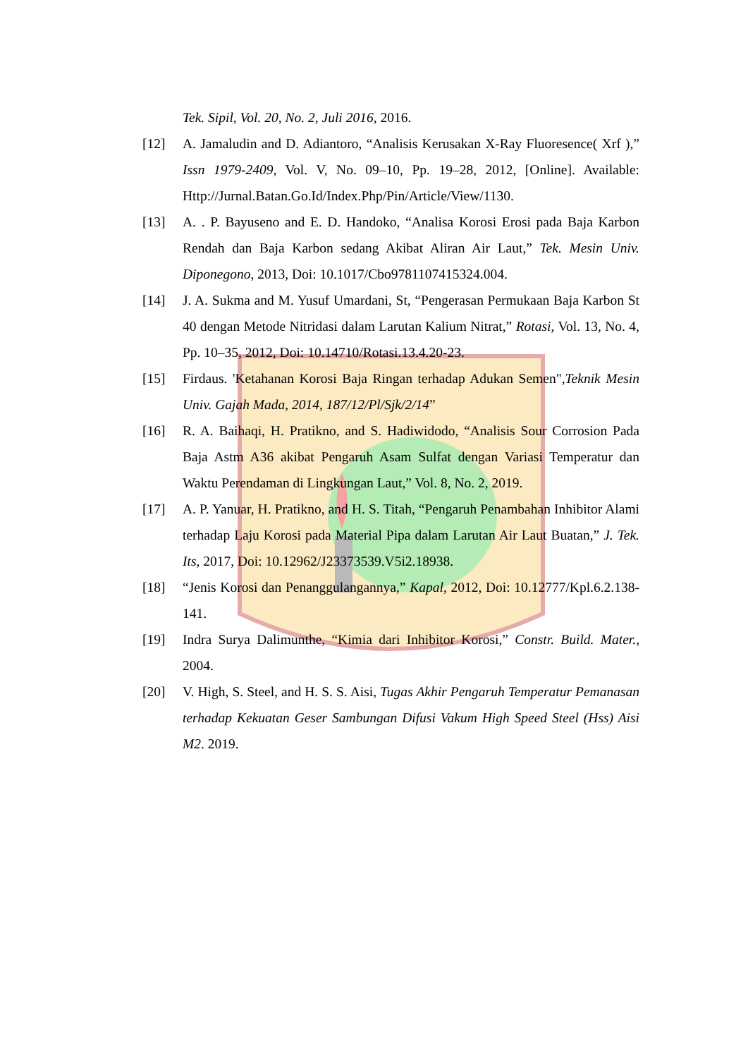Tek. Sipil, Vol. 20, No. 2, Juli 2016, 2016.
[12] A. Jamaludin and D. Adiantoro, “Analisis Kerusakan X-Ray Fluoresence( Xrf ),” Issn 1979-2409, Vol. V, No. 09–10, Pp. 19–28, 2012, [Online]. Available: Http://Jurnal.Batan.Go.Id/Index.Php/Pin/Article/View/1130.
[13] A. . P. Bayuseno and E. D. Handoko, “Analisa Korosi Erosi pada Baja Karbon Rendah dan Baja Karbon sedang Akibat Aliran Air Laut,” Tek. Mesin Univ. Diponegono, 2013, Doi: 10.1017/Cbo9781107415324.004.
[14] J. A. Sukma and M. Yusuf Umardani, St, “Pengerasan Permukaan Baja Karbon St 40 dengan Metode Nitridasi dalam Larutan Kalium Nitrat,” Rotasi, Vol. 13, No. 4, Pp. 10–35, 2012, Doi: 10.14710/Rotasi.13.4.20-23.
[15] Firdaus. 'Ketahanan Korosi Baja Ringan terhadap Adukan Semen",Teknik Mesin Univ. Gajah Mada, 2014, 187/12/Pl/Sjk/2/14”
[16] R. A. Baihaqi, H. Pratikno, and S. Hadiwidodo, “Analisis Sour Corrosion Pada Baja Astm A36 akibat Pengaruh Asam Sulfat dengan Variasi Temperatur dan Waktu Perendaman di Lingkungan Laut,” Vol. 8, No. 2, 2019.
[17] A. P. Yanuar, H. Pratikno, and H. S. Titah, “Pengaruh Penambahan Inhibitor Alami terhadap Laju Korosi pada Material Pipa dalam Larutan Air Laut Buatan,” J. Tek. Its, 2017, Doi: 10.12962/J23373539.V5i2.18938.
[18] “Jenis Korosi dan Penanggulangannya,” Kapal, 2012, Doi: 10.12777/Kpl.6.2.138-141.
[19] Indra Surya Dalimunthe, “Kimia dari Inhibitor Korosi,” Constr. Build. Mater., 2004.
[20] V. High, S. Steel, and H. S. S. Aisi, Tugas Akhir Pengaruh Temperatur Pemanasan terhadap Kekuatan Geser Sambungan Difusi Vakum High Speed Steel (Hss) Aisi M2. 2019.